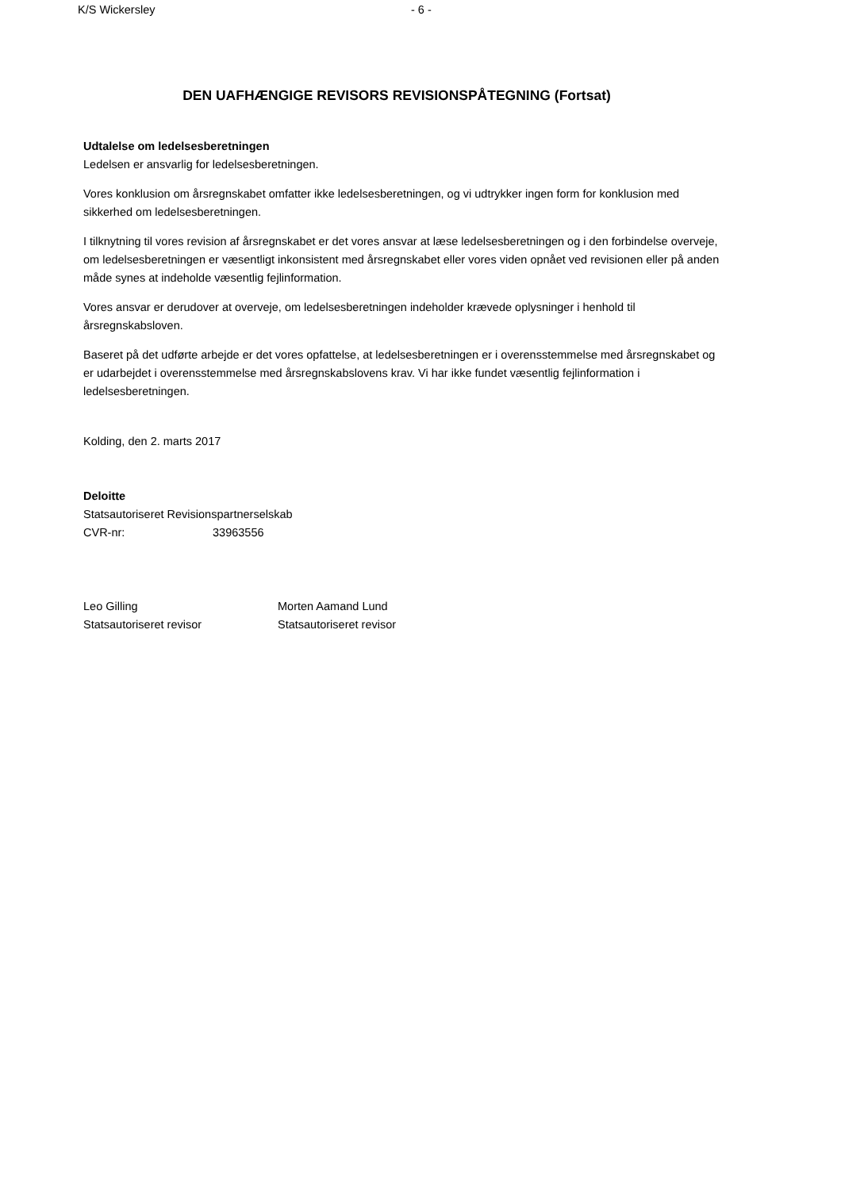K/S Wickersley - 6 -
DEN UAFHÆNGIGE REVISORS REVISIONSPÅTEGNING (Fortsat)
Udtalelse om ledelsesberetningen
Ledelsen er ansvarlig for ledelsesberetningen.
Vores konklusion om årsregnskabet omfatter ikke ledelsesberetningen, og vi udtrykker ingen form for konklusion med sikkerhed om ledelsesberetningen.
I tilknytning til vores revision af årsregnskabet er det vores ansvar at læse ledelsesberetningen og i den forbindelse overveje, om ledelsesberetningen er væsentligt inkonsistent med årsregnskabet eller vores viden opnået ved revisionen eller på anden måde synes at indeholde væsentlig fejlinformation.
Vores ansvar er derudover at overveje, om ledelsesberetningen indeholder krævede oplysninger i henhold til årsregnskabsloven.
Baseret på det udførte arbejde er det vores opfattelse, at ledelsesberetningen er i overensstemmelse med årsregnskabet og er udarbejdet i overensstemmelse med årsregnskabslovens krav. Vi har ikke fundet væsentlig fejlinformation i ledelsesberetningen.
Kolding, den 2. marts 2017
Deloitte
Statsautoriseret Revisionspartnerselskab
CVR-nr: 33963556
Leo Gilling Morten Aamand Lund
Statsautoriseret revisor Statsautoriseret revisor